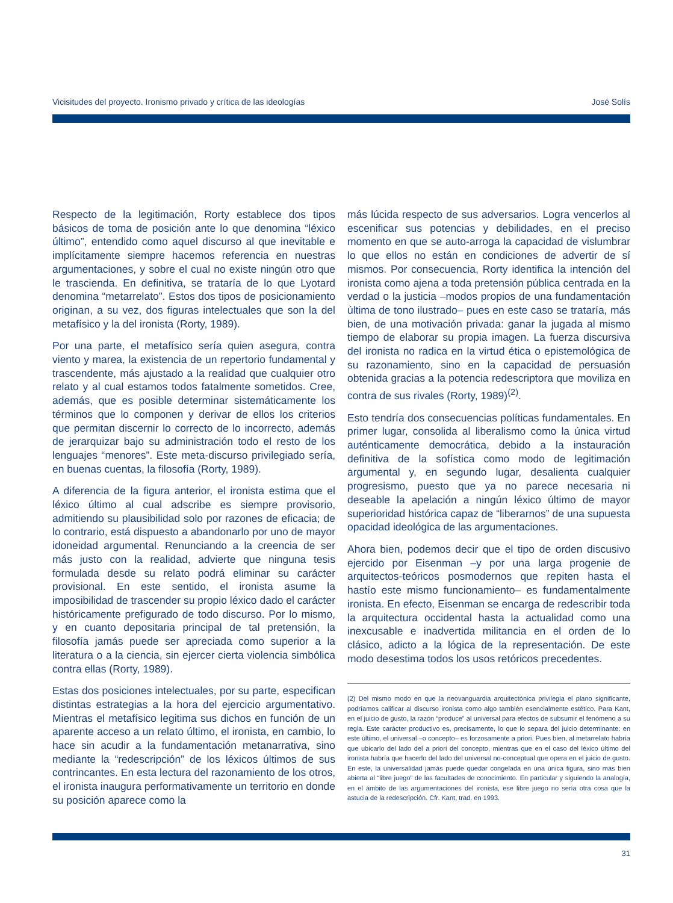Vicisitudes del proyecto. Ironismo privado y crítica de las ideologías José Solís
Respecto de la legitimación, Rorty establece dos tipos básicos de toma de posición ante lo que denomina “léxico último”, entendido como aquel discurso al que inevitable e implícitamente siempre hacemos referencia en nuestras argumentaciones, y sobre el cual no existe ningún otro que le trascienda. En definitiva, se trataría de lo que Lyotard denomina “metarrelato”. Estos dos tipos de posicionamiento originan, a su vez, dos figuras intelectuales que son la del metafísico y la del ironista (Rorty, 1989).
Por una parte, el metafísico sería quien asegura, contra viento y marea, la existencia de un repertorio fundamental y trascendente, más ajustado a la realidad que cualquier otro relato y al cual estamos todos fatalmente sometidos. Cree, además, que es posible determinar sistemáticamente los términos que lo componen y derivar de ellos los criterios que permitan discernir lo correcto de lo incorrecto, además de jerarquizar bajo su administración todo el resto de los lenguajes “menores”. Este meta-discurso privilegiado sería, en buenas cuentas, la filosofía (Rorty, 1989).
A diferencia de la figura anterior, el ironista estima que el léxico último al cual adscribe es siempre provisorio, admitiendo su plausibilidad solo por razones de eficacia; de lo contrario, está dispuesto a abandonarlo por uno de mayor idoneidad argumental. Renunciando a la creencia de ser más justo con la realidad, advierte que ninguna tesis formulada desde su relato podrá eliminar su carácter provisional. En este sentido, el ironista asume la imposibilidad de trascender su propio léxico dado el carácter históricamente prefigurado de todo discurso. Por lo mismo, y en cuanto depositaria principal de tal pretensión, la filosofía jamás puede ser apreciada como superior a la literatura o a la ciencia, sin ejercer cierta violencia simbólica contra ellas (Rorty, 1989).
Estas dos posiciones intelectuales, por su parte, especifican distintas estrategias a la hora del ejercicio argumentativo. Mientras el metafísico legitima sus dichos en función de un aparente acceso a un relato último, el ironista, en cambio, lo hace sin acudir a la fundamentación metanarrativa, sino mediante la “redescripción” de los léxicos últimos de sus contrincantes. En esta lectura del razonamiento de los otros, el ironista inaugura performativamente un territorio en donde su posición aparece como la
más lúcida respecto de sus adversarios. Logra vencerlos al escenificar sus potencias y debilidades, en el preciso momento en que se auto-arroga la capacidad de vislumbrar lo que ellos no están en condiciones de advertir de sí mismos. Por consecuencia, Rorty identifica la intención del ironista como ajena a toda pretensión pública centrada en la verdad o la justicia –modos propios de una fundamentación última de tono ilustrado– pues en este caso se trataría, más bien, de una motivación privada: ganar la jugada al mismo tiempo de elaborar su propia imagen. La fuerza discursiva del ironista no radica en la virtud ética o epistemológica de su razonamiento, sino en la capacidad de persuasión obtenida gracias a la potencia redescriptora que moviliza en contra de sus rivales (Rorty, 1989)<sup>(2)</sup>.
Esto tendría dos consecuencias políticas fundamentales. En primer lugar, consolida al liberalismo como la única virtud auténticamente democrática, debido a la instauración definitiva de la sofística como modo de legitimación argumental y, en segundo lugar, desalienta cualquier progresismo, puesto que ya no parece necesaria ni deseable la apelación a ningún léxico último de mayor superioridad histórica capaz de “liberarnos” de una supuesta opacidad ideológica de las argumentaciones.
Ahora bien, podemos decir que el tipo de orden discusivo ejercido por Eisenman –y por una larga progenie de arquitectos-teóricos posmodernos que repiten hasta el hastío este mismo funcionamiento– es fundamentalmente ironista. En efecto, Eisenman se encarga de redescribir toda la arquitectura occidental hasta la actualidad como una inexcusable e inadvertida militancia en el orden de lo clásico, adicto a la lógica de la representación. De este modo desestima todos los usos retóricos precedentes.
(2) Del mismo modo en que la neovanguardia arquitectónica privilegia el plano significante, podríamos calificar al discurso ironista como algo también esencialmente estético. Para Kant, en el juicio de gusto, la razón “produce” al universal para efectos de subsumir el fenómeno a su regla. Este carácter productivo es, precisamente, lo que lo separa del juicio determinante: en este último, el universal –o concepto– es forzosamente a priori. Pues bien, al metarrelato habría que ubicarlo del lado del a priori del concepto, mientras que en el caso del léxico último del ironista habría que hacerlo del lado del universal no-conceptual que opera en el juicio de gusto. En este, la universalidad jamás puede quedar congelada en una única figura, sino más bien abierta al “libre juego” de las facultades de conocimiento. En particular y siguiendo la analogía, en el ámbito de las argumentaciones del ironista, ese libre juego no sería otra cosa que la astucia de la redescripción. Cfr. Kant, trad. en 1993.
31